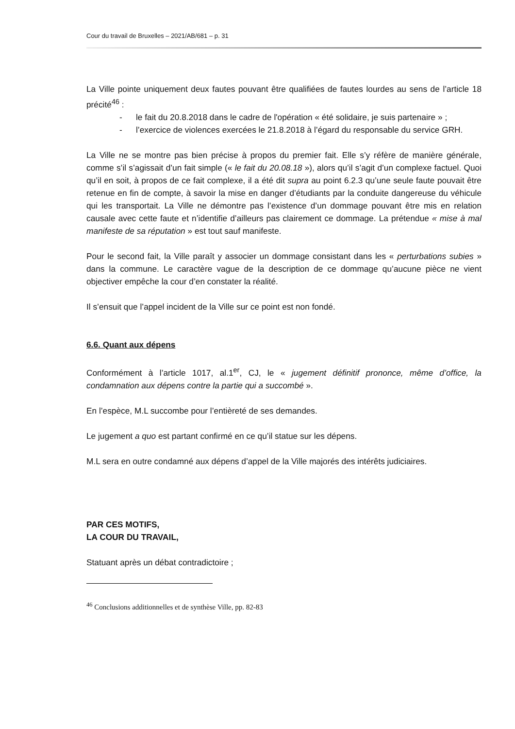Cour du travail de Bruxelles – 2021/AB/681 – p. 31
La Ville pointe uniquement deux fautes pouvant être qualifiées de fautes lourdes au sens de l’article 18 précité<sup>46</sup> :
- le fait du 20.8.2018 dans le cadre de l'opération « été solidaire, je suis partenaire » ;
- l’exercice de violences exercées le 21.8.2018 à l’égard du responsable du service GRH.
La Ville ne se montre pas bien précise à propos du premier fait. Elle s’y réfère de manière générale, comme s’il s’agissait d’un fait simple (« le fait du 20.08.18 »), alors qu’il s’agit d’un complexe factuel. Quoi qu’il en soit, à propos de ce fait complexe, il a été dit supra au point 6.2.3 qu’une seule faute pouvait être retenue en fin de compte, à savoir la mise en danger d’étudiants par la conduite dangereuse du véhicule qui les transportait. La Ville ne démontre pas l’existence d’un dommage pouvant être mis en relation causale avec cette faute et n’identifie d’ailleurs pas clairement ce dommage. La prétendue « mise à mal manifeste de sa réputation » est tout sauf manifeste.
Pour le second fait, la Ville paraît y associer un dommage consistant dans les « perturbations subies » dans la commune. Le caractère vague de la description de ce dommage qu’aucune pièce ne vient objectiver empêche la cour d’en constater la réalité.
Il s’ensuit que l’appel incident de la Ville sur ce point est non fondé.
6.6. Quant aux dépens
Conformément à l’article 1017, al.1<sup>er</sup>, CJ, le « jugement définitif prononce, même d’office, la condamnation aux dépens contre la partie qui a succombé ».
En l’espèce, M.L succombe pour l’entièreté de ses demandes.
Le jugement a quo est partant confirmé en ce qu’il statue sur les dépens.
M.L sera en outre condamné aux dépens d’appel de la Ville majorés des intérêts judiciaires.
PAR CES MOTIFS,
LA COUR DU TRAVAIL,
Statuant après un débat contradictoire ;
<sup>46</sup> Conclusions additionnelles et de synthèse Ville, pp. 82-83